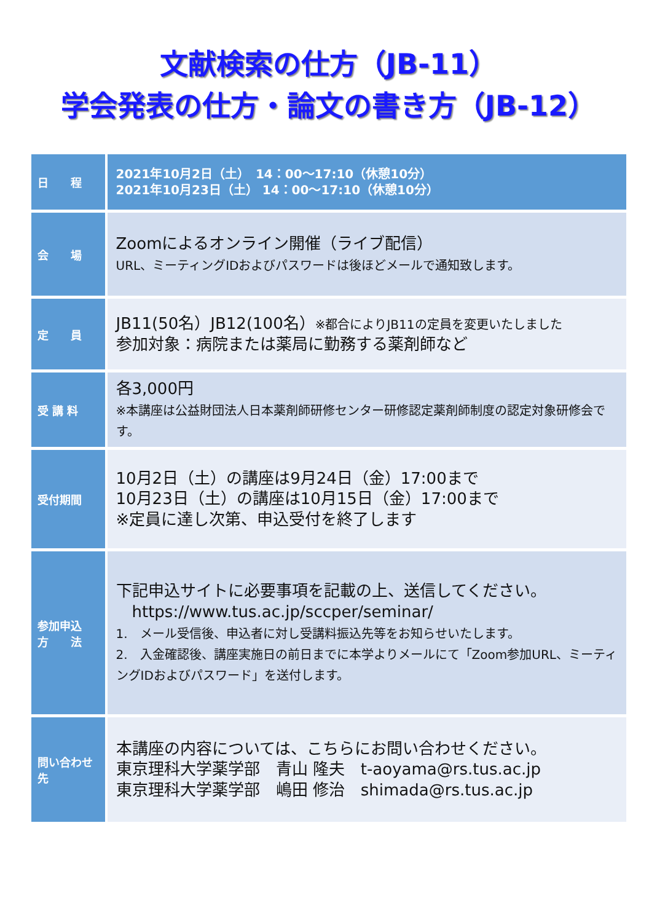文献検索の仕方（JB-11）
学会発表の仕方・論文の書き方（JB-12）
| 日 程 | 2021年10月2日（土） 14：00～17:10（休憩10分） 2021年10月23日（土） 14：00～17:10（休憩10分） |
| 会 場 | Zoomによるオンライン開催（ライブ配信） URL、ミーティングIDおよびパスワードは後ほどメールで通知致します。 |
| 定 員 | JB11(50名）JB12(100名） ※都合によりJB11の定員を変更いたしました 参加対象：病院または薬局に勤務する薬剤師など |
| 受 講 料 | 各3,000円 ※本講座は公益財団法人日本薬剤師研修センター研修認定薬剤師制度の認定対象研修会です。 |
| 受付期間 | 10月2日（土）の講座は9月24日（金）17:00まで 10月23日（土）の講座は10月15日（金）17:00まで ※定員に達し次第、申込受付を終了します |
| 参加申込 方 法 | 下記申込サイトに必要事項を記載の上、送信してください。 https://www.tus.ac.jp/sccper/seminar/ 1. メール受信後、申込者に対し受講料振込先等をお知らせいたします。 2. 入金確認後、講座実施日の前日までに本学よりメールにて「Zoom参加URL、ミーティングIDおよびパスワード」を送付します。 |
| 問い合わせ 先 | 本講座の内容については、こちらにお問い合わせください。 東京理科大学薬学部 青山 隆夫 t-aoyama@rs.tus.ac.jp 東京理科大学薬学部 嶋田 修治 shimada@rs.tus.ac.jp |